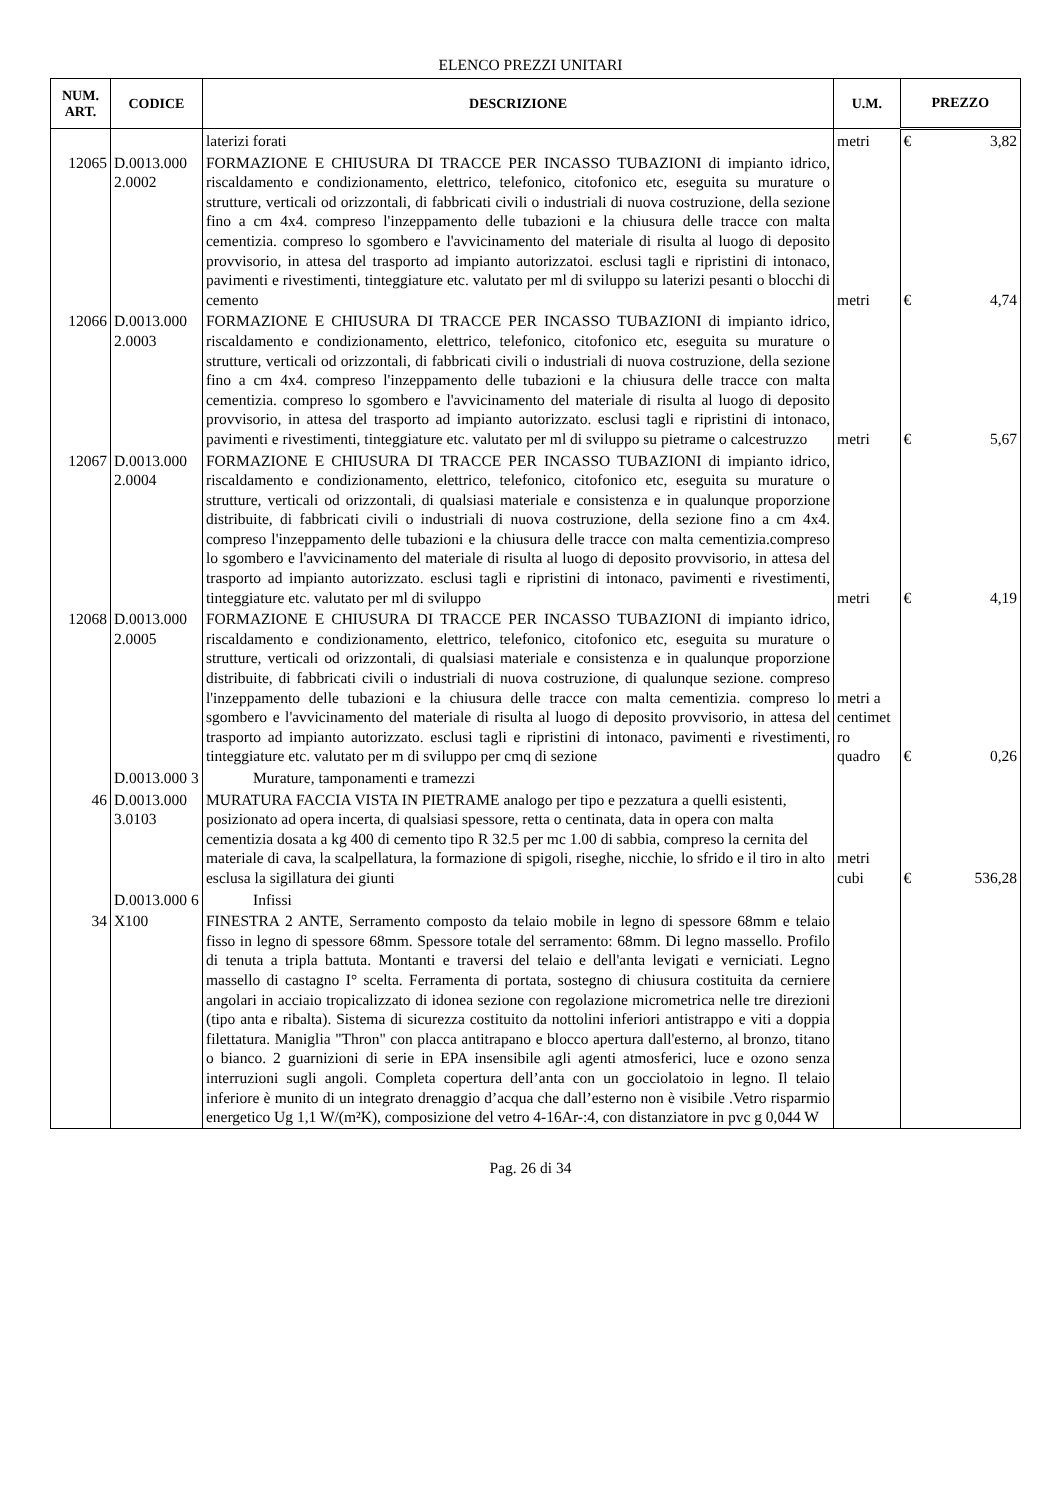ELENCO PREZZI UNITARI
| NUM. ART. | CODICE | DESCRIZIONE | U.M. | PREZZO |
| --- | --- | --- | --- | --- |
| | | laterizi forati | metri | € 3,82 |
| 12065 | D.0013.000 2.0002 | FORMAZIONE E CHIUSURA DI TRACCE PER INCASSO TUBAZIONI di impianto idrico, riscaldamento e condizionamento, elettrico, telefonico, citofonico etc, eseguita su murature o strutture, verticali od orizzontali, di fabbricati civili o industriali di nuova costruzione, della sezione fino a cm 4x4. compreso l'inzeppamento delle tubazioni e la chiusura delle tracce con malta cementizia. compreso lo sgombero e l'avvicinamento del materiale di risulta al luogo di deposito provvisorio, in attesa del trasporto ad impianto autorizzatoi. esclusi tagli e ripristini di intonaco, pavimenti e rivestimenti, tinteggiature etc. valutato per ml di sviluppo su laterizi pesanti o blocchi di cemento | metri | € 4,74 |
| 12066 | D.0013.000 2.0003 | FORMAZIONE E CHIUSURA DI TRACCE PER INCASSO TUBAZIONI di impianto idrico, riscaldamento e condizionamento, elettrico, telefonico, citofonico etc, eseguita su murature o strutture, verticali od orizzontali, di fabbricati civili o industriali di nuova costruzione, della sezione fino a cm 4x4. compreso l'inzeppamento delle tubazioni e la chiusura delle tracce con malta cementizia. compreso lo sgombero e l'avvicinamento del materiale di risulta al luogo di deposito provvisorio, in attesa del trasporto ad impianto autorizzato. esclusi tagli e ripristini di intonaco, pavimenti e rivestimenti, tinteggiature etc. valutato per ml di sviluppo su pietrame o calcestruzzo | metri | € 5,67 |
| 12067 | D.0013.000 2.0004 | FORMAZIONE E CHIUSURA DI TRACCE PER INCASSO TUBAZIONI di impianto idrico, riscaldamento e condizionamento, elettrico, telefonico, citofonico etc, eseguita su murature o strutture, verticali od orizzontali, di qualsiasi materiale e consistenza e in qualunque proporzione distribuite, di fabbricati civili o industriali di nuova costruzione, della sezione fino a cm 4x4. compreso l'inzeppamento delle tubazioni e la chiusura delle tracce con malta cementizia.compreso lo sgombero e l'avvicinamento del materiale di risulta al luogo di deposito provvisorio, in attesa del trasporto ad impianto autorizzato. esclusi tagli e ripristini di intonaco, pavimenti e rivestimenti, tinteggiature etc. valutato per ml di sviluppo | metri | € 4,19 |
| 12068 | D.0013.000 2.0005 | FORMAZIONE E CHIUSURA DI TRACCE PER INCASSO TUBAZIONI di impianto idrico, riscaldamento e condizionamento, elettrico, telefonico, citofonico etc, eseguita su murature o strutture, verticali od orizzontali, di qualsiasi materiale e consistenza e in qualunque proporzione distribuite, di fabbricati civili o industriali di nuova costruzione, di qualunque sezione. compreso l'inzeppamento delle tubazioni e la chiusura delle tracce con malta cementizia. compreso lo sgombero e l'avvicinamento del materiale di risulta al luogo di deposito provvisorio, in attesa del trasporto ad impianto autorizzato. esclusi tagli e ripristini di intonaco, pavimenti e rivestimenti, tinteggiature etc. valutato per m di sviluppo per cmq di sezione | metri a centimet ro quadro | € 0,26 |
| | D.0013.000 3 | Murature, tamponamenti e tramezzi | | |
| 46 | D.0013.000 3.0103 | MURATURA FACCIA VISTA IN PIETRAME analogo per tipo e pezzatura a quelli esistenti, posizionato ad opera incerta, di qualsiasi spessore, retta o centinata, data in opera con malta cementizia dosata a kg 400 di cemento tipo R 32.5 per mc 1.00 di sabbia, compreso la cernita del materiale di cava, la scalpellatura, la formazione di spigoli, riseghe, nicchie, lo sfrido e il tiro in alto esclusa la sigillatura dei giunti | metri cubi | € 536,28 |
| | D.0013.000 6 | Infissi | | |
| 34 | X100 | FINESTRA 2 ANTE, Serramento composto da telaio mobile in legno di spessore 68mm e telaio fisso in legno di spessore 68mm. Spessore totale del serramento: 68mm. Di legno massello. Profilo di tenuta a tripla battuta. Montanti e traversi del telaio e dell'anta levigati e verniciati. Legno massello di castagno I° scelta. Ferramenta di portata, sostegno di chiusura costituita da cerniere angolari in acciaio tropicalizzato di idonea sezione con regolazione micrometrica nelle tre direzioni (tipo anta e ribalta). Sistema di sicurezza costituito da nottolini inferiori antistrappo e viti a doppia filettatura. Maniglia "Thron" con placca antitrapano e blocco apertura dall'esterno, al bronzo, titano o bianco. 2 guarnizioni di serie in EPA insensibile agli agenti atmosferici, luce e ozono senza interruzioni sugli angoli. Completa copertura dell’anta con un gocciolatoio in legno. Il telaio inferiore è munito di un integrato drenaggio d’acqua che dall’esterno non è visibile .Vetro risparmio energetico Ug 1,1 W/(m²K), composizione del vetro 4-16Ar-:4, con distanziatore in pvc g 0,044 W | | |
Pag. 26 di 34